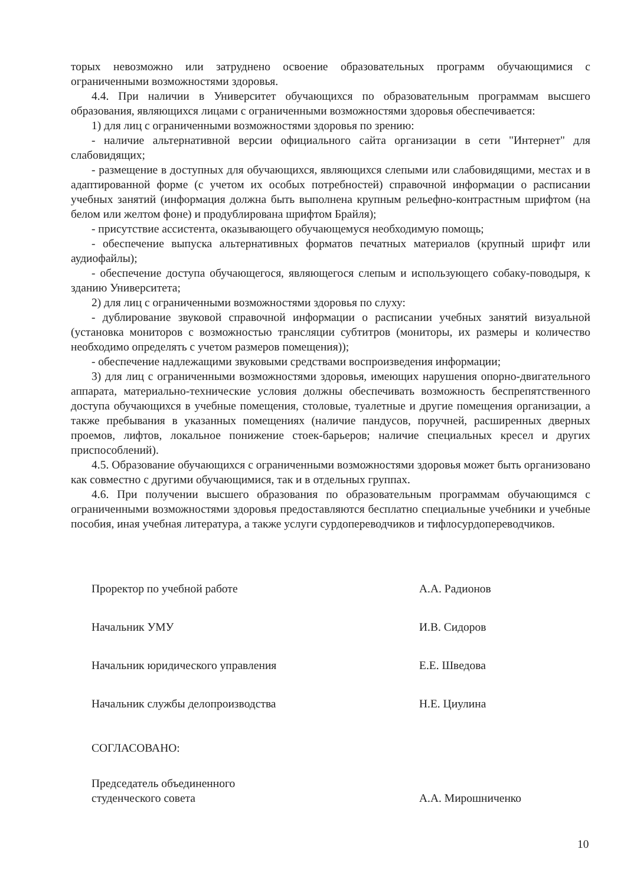торых невозможно или затруднено освоение образовательных программ обучающимися с ограниченными возможностями здоровья.
4.4. При наличии в Университет обучающихся по образовательным программам высшего образования, являющихся лицами с ограниченными возможностями здоровья обеспечивается:
1) для лиц с ограниченными возможностями здоровья по зрению:
- наличие альтернативной версии официального сайта организации в сети "Интернет" для слабовидящих;
- размещение в доступных для обучающихся, являющихся слепыми или слабовидящими, местах и в адаптированной форме (с учетом их особых потребностей) справочной информации о расписании учебных занятий (информация должна быть выполнена крупным рельефно-контрастным шрифтом (на белом или желтом фоне) и продублирована шрифтом Брайля);
- присутствие ассистента, оказывающего обучающемуся необходимую помощь;
- обеспечение выпуска альтернативных форматов печатных материалов (крупный шрифт или аудиофайлы);
- обеспечение доступа обучающегося, являющегося слепым и использующего собаку-поводыря, к зданию Университета;
2) для лиц с ограниченными возможностями здоровья по слуху:
- дублирование звуковой справочной информации о расписании учебных занятий визуальной (установка мониторов с возможностью трансляции субтитров (мониторы, их размеры и количество необходимо определять с учетом размеров помещения));
- обеспечение надлежащими звуковыми средствами воспроизведения информации;
3) для лиц с ограниченными возможностями здоровья, имеющих нарушения опорно-двигательного аппарата, материально-технические условия должны обеспечивать возможность беспрепятственного доступа обучающихся в учебные помещения, столовые, туалетные и другие помещения организации, а также пребывания в указанных помещениях (наличие пандусов, поручней, расширенных дверных проемов, лифтов, локальное понижение стоек-барьеров; наличие специальных кресел и других приспособлений).
4.5. Образование обучающихся с ограниченными возможностями здоровья может быть организовано как совместно с другими обучающимися, так и в отдельных группах.
4.6. При получении высшего образования по образовательным программам обучающимся с ограниченными возможностями здоровья предоставляются бесплатно специальные учебники и учебные пособия, иная учебная литература, а также услуги сурдопереводчиков и тифлосурдопереводчиков.
Проректор по учебной работе А.А. Радионов
Начальник УМУ И.В. Сидоров
Начальник юридического управления Е.Е. Шведова
Начальник службы делопроизводства Н.Е. Циулина
СОГЛАСОВАНО:
Председатель объединенного
студенческого совета
А.А. Мирошниченко
10